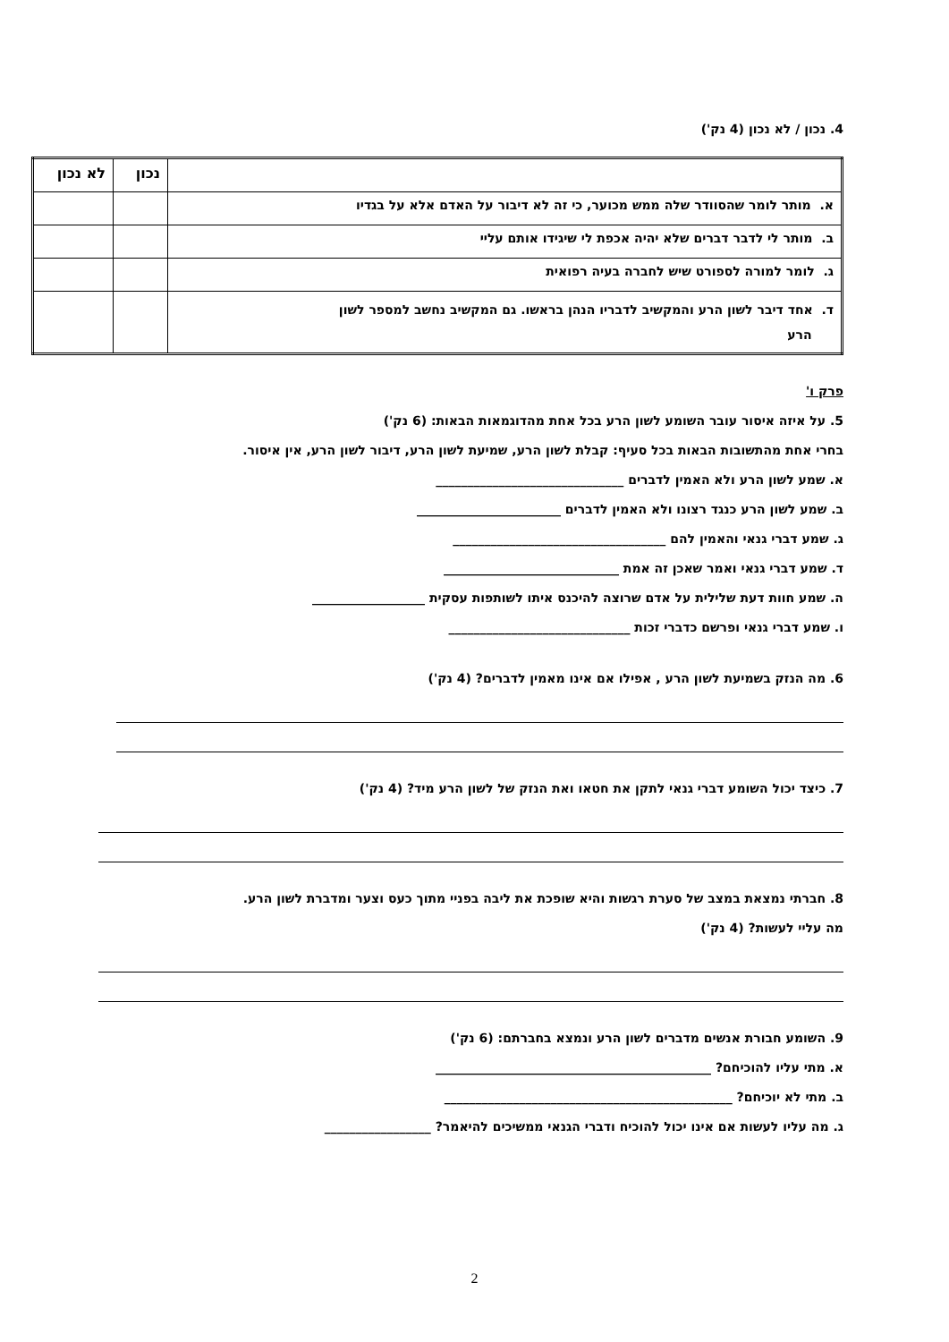4. נכון / לא נכון (4 נק')
| | נכון | לא נכון |
| --- | --- | --- |
| א. מותר לומר שהסוודר שלה ממש מכוער, כי זה לא דיבור על האדם אלא על בגדיו | | |
| ב. מותר לי לדבר דברים שלא יהיה אכפת לי שיגידו אותם עליי | | |
| ג. לומר למורה לספורט שיש לחברה בעיה רפואית | | |
| ד. אחד דיבר לשון הרע והמקשיב לדבריו הנהן בראשו. גם המקשיב נחשב למספר לשון הרע | | |
פרק ו'
5. על איזה איסור עובר השומע לשון הרע בכל אחת מהדוגמאות הבאות: (6 נק')
בחרי אחת מהתשובות הבאות בכל סעיף: קבלת לשון הרע, שמיעת לשון הרע, דיבור לשון הרע, אין איסור.
א. שמע לשון הרע ולא האמין לדברים ______________________________
ב. שמע לשון הרע כנגד רצונו ולא האמין לדברים _______________________
ג. שמע דברי גנאי והאמין להם __________________________________
ד. שמע דברי גנאי ואמר שאכן זה אמת ____________________________
ה. שמע חוות דעת שלילית על אדם שרוצה להיכנס איתו לשותפות עסקית __________________
ו. שמע דברי גנאי ופרשם כדברי זכות _____________________________
6. מה הנזק בשמיעת לשון הרע , אפילו אם אינו מאמין לדברים? (4 נק')
7. כיצד יכול השומע דברי גנאי לתקן את חטאו ואת הנזק של לשון הרע מיד? (4 נק')
8. חברתי נמצאת במצב של סערת רגשות והיא שופכת את ליבה בפניי מתוך כעס וצער ומדברת לשון הרע.
מה עליי לעשות? (4 נק')
9. השומע חבורת אנשים מדברים לשון הרע ונמצא בחברתם: (6 נק')
א. מתי עליו להוכיחם? ____________________________________________
ב. מתי לא יוכיחם? ______________________________________________
ג. מה עליו לעשות אם אינו יכול להוכיח ודברי הגנאי ממשיכים להיאמר? _________________
2